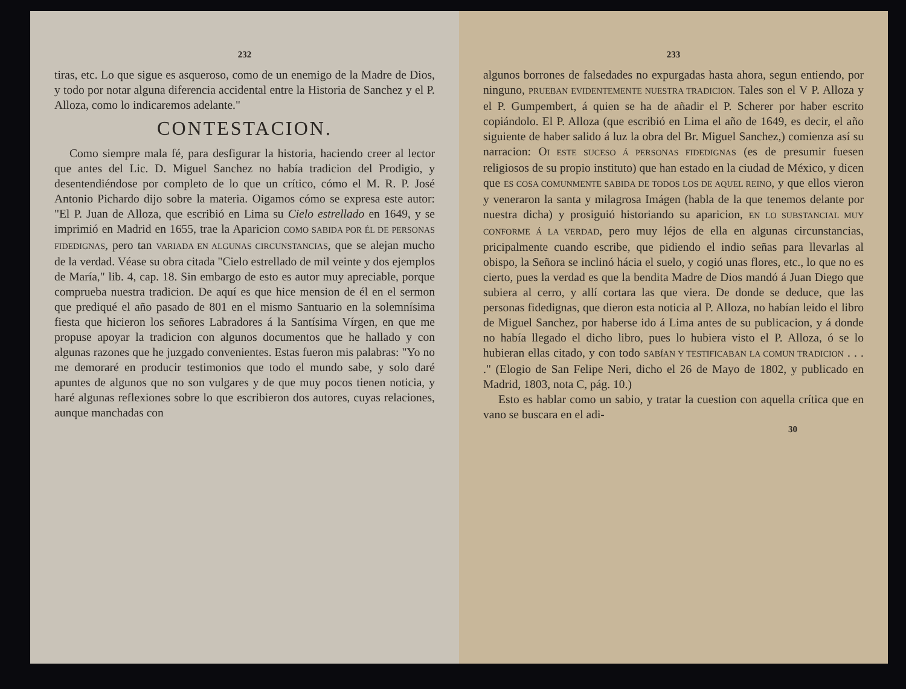232
tiras, etc. Lo que sigue es asqueroso, como de un enemigo de la Madre de Dios, y todo por notar alguna diferencia accidental entre la Historia de Sanchez y el P. Alloza, como lo indicaremos adelante."
CONTESTACION.
Como siempre mala fé, para desfigurar la historia, haciendo creer al lector que antes del Lic. D. Miguel Sanchez no había tradicion del Prodigio, y desentendiéndose por completo de lo que un crítico, cómo el M. R. P. José Antonio Pichardo dijo sobre la materia. Oigamos cómo se expresa este autor: "El P. Juan de Alloza, que escribió en Lima su Cielo estrellado en 1649, y se imprimió en Madrid en 1655, trae la Aparicion COMO SABIDA POR ÉL DE PERSONAS FIDEDIGNAS, pero tan VARIADA EN ALGUNAS CIRCUNSTANCIAS, que se alejan mucho de la verdad. Véase su obra citada "Cielo estrellado de mil veinte y dos ejemplos de María," lib. 4, cap. 18. Sin embargo de esto es autor muy apreciable, porque comprueba nuestra tradicion. De aquí es que hice mension de él en el sermon que prediqué el año pasado de 801 en el mismo Santuario en la solemnísima fiesta que hicieron los señores Labradores á la Santísima Vírgen, en que me propuse apoyar la tradicion con algunos documentos que he hallado y con algunas razones que he juzgado convenientes. Estas fueron mis palabras: "Yo no me demoraré en producir testimonios que todo el mundo sabe, y solo daré apuntes de algunos que no son vulgares y de que muy pocos tienen noticia, y haré algunas reflexiones sobre lo que escribieron dos autores, cuyas relaciones, aunque manchadas con
233
algunos borrones de falsedades no expurgadas hasta ahora, segun entiendo, por ninguno, PRUEBAN EVIDENTEMENTE NUESTRA TRADICION. Tales son el V P. Alloza y el P. Gumpembert, á quien se ha de añadir el P. Scherer por haber escrito copiándolo. El P. Alloza (que escribió en Lima el año de 1649, es decir, el año siguiente de haber salido á luz la obra del Br. Miguel Sanchez,) comienza así su narracion: OI ESTE SUCESO Á PERSONAS FIDEDIGNAS (es de presumir fuesen religiosos de su propio instituto) que han estado en la ciudad de México, y dicen que ES COSA COMUNMENTE SABIDA DE TODOS LOS DE AQUEL REINO, y que ellos vieron y veneraron la santa y milagrosa Imágen (habla de la que tenemos delante por nuestra dicha) y prosiguió historiando su aparicion, EN LO SUBSTANCIAL MUY CONFORME Á LA VERDAD, pero muy léjos de ella en algunas circunstancias, pricipalmente cuando escribe, que pidiendo el indio señas para llevarlas al obispo, la Señora se inclinó hácia el suelo, y cogió unas flores, etc., lo que no es cierto, pues la verdad es que la bendita Madre de Dios mandó á Juan Diego que subiera al cerro, y allí cortara las que viera. De donde se deduce, que las personas fidedignas, que dieron esta noticia al P. Alloza, no habían leido el libro de Miguel Sanchez, por haberse ido á Lima antes de su publicacion, y á donde no había llegado el dicho libro, pues lo hubiera visto el P. Alloza, ó se lo hubieran ellas citado, y con todo SABÍAN Y TESTIFICABAN LA COMUN TRADICION . . . ." (Elogio de San Felipe Neri, dicho el 26 de Mayo de 1802, y publicado en Madrid, 1803, nota C, pág. 10.)
Esto es hablar como un sabio, y tratar la cuestion con aquella crítica que en vano se buscara en el adi-
30